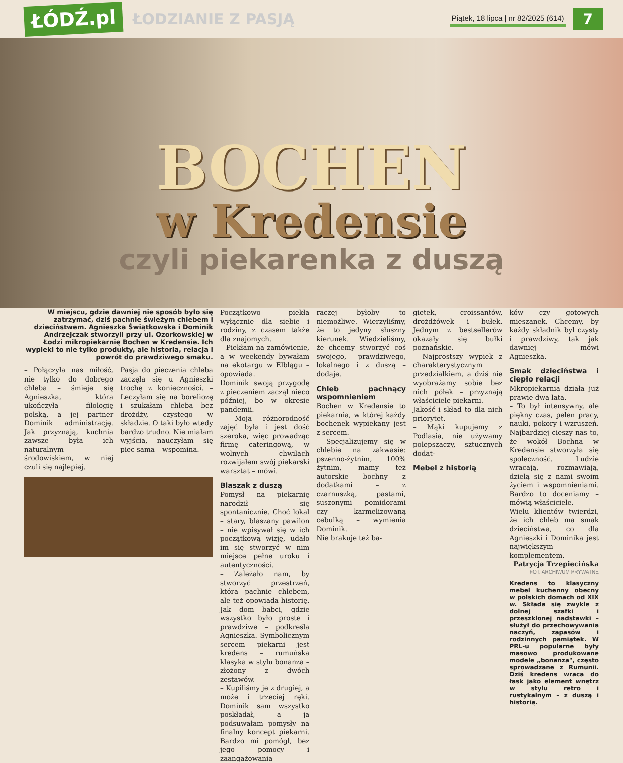ŁÓDŹ.pl
ŁODZIANIE Z PASJĄ
Piątek, 18 lipca | nr 82/2025 (614)
7
BOCHEN
w Kredensie
czyli piekarenka z duszą
W miejscu, gdzie dawniej nie sposób było się zatrzymać, dziś pachnie świeżym chlebem i dzieciństwem. Agnieszka Świątkowska i Dominik Andrzejczak stworzyli przy ul. Ozorkowskiej w Łodzi mikropiekarnię Bochen w Kredensie. Ich wypieki to nie tylko produkty, ale historia, relacja i powrót do prawdziwego smaku.
– Połączyła nas miłość, nie tylko do dobrego chleba – śmieje się Agnieszka, która ukończyła filologię polską, a jej partner Dominik administrację. Jak przyznają, kuchnia zawsze była ich naturalnym środowiskiem, w niej czuli się najlepiej.
Pasja do pieczenia chleba zaczęła się u Agnieszki trochę z konieczności. – Leczyłam się na boreliozę i szukałam chleba bez drożdży, czystego w składzie. O taki było wtedy bardzo trudno. Nie miałam wyjścia, nauczyłam się piec sama – wspomina.
Początkowo piekła wyłącznie dla siebie i rodziny, z czasem także dla znajomych.
– Piekłam na zamówienie, a w weekendy bywałam na ekotargu w Elblągu – opowiada.
Dominik swoją przygodę z pieczeniem zaczął nieco później, bo w okresie pandemii.
– Moja różnorodność zajęć była i jest dość szeroka, więc prowadząc firmę cateringową, w wolnych chwilach rozwijałem swój piekarski warsztat – mówi.
Blaszak z duszą
Pomysł na piekarnię narodził się spontanicznie. Choć lokal – stary, blaszany pawilon – nie wpisywał się w ich początkową wizję, udało im się stworzyć w nim miejsce pełne uroku i autentyczności.
– Zależało nam, by stworzyć przestrzeń, która pachnie chlebem, ale też opowiada historię. Jak dom babci, gdzie wszystko było proste i prawdziwe – podkreśla Agnieszka. Symbolicznym sercem piekarni jest kredens – rumuńska klasyka w stylu bonanza – złożony z dwóch zestawów.
– Kupiliśmy je z drugiej, a może i trzeciej ręki. Dominik sam wszystko poskładał, a ja podsuwałam pomysły na finalny koncept piekarni. Bardzo mi pomógł, bez jego pomocy i zaangażowania
raczej byłoby to niemożliwe. Wierzyliśmy, że to jedyny słuszny kierunek. Wiedzieliśmy, że chcemy stworzyć coś swojego, prawdziwego, lokalnego i z duszą – dodaje.
Chleb pachnący wspomnieniem
Bochen w Kredensie to piekarnia, w której każdy bochenek wypiekany jest z sercem.
– Specjalizujemy się w chlebie na zakwasie: pszenno-żytnim, 100% żytnim, mamy też autorskie bochny z dodatkami – z czarnuszką, pastami, suszonymi pomidorami czy karmelizowaną cebulką – wymienia Dominik.
Nie brakuje też ba-
gietek, croissantów, drożdżówek i bułek. Jednym z bestsellerów okazały się bułki poznańskie.
– Najprostszy wypiek z charakterystycznym przedziałkiem, a dziś nie wyobrażamy sobie bez nich półek – przyznają właściciele piekarni.
Jakość i skład to dla nich priorytet.
– Mąki kupujemy z Podlasia, nie używamy polepszaczy, sztucznych dodat-
Mebel z historią
ków czy gotowych mieszanek. Chcemy, by każdy składnik był czysty i prawdziwy, tak jak dawniej – mówi Agnieszka.
Smak dzieciństwa i ciepło relacji
Mkropiekarnia działa już prawie dwa lata.
– To był intensywny, ale piękny czas, pełen pracy, nauki, pokory i wzruszeń. Najbardziej cieszy nas to, że wokół Bochna w Kredensie stworzyła się społeczność. Ludzie wracają, rozmawiają, dzielą się z nami swoim życiem i wspomnieniami. Bardzo to doceniamy – mówią właściciele.
Wielu klientów twierdzi, że ich chleb ma smak dzieciństwa, co dla Agnieszki i Dominika jest największym komplementem.
Patrycja Trzepiecińska
FOT. ARCHIWUM PRYWATNE
Kredens to klasyczny mebel kuchenny obecny w polskich domach od XIX w. Składa się zwykle z dolnej szafki i przeszklonej nadstawki – służył do przechowywania naczyń, zapasów i rodzinnych pamiątek. W PRL-u popularne były masowo produkowane modele „bonanza", często sprowadzane z Rumunii. Dziś kredens wraca do łask jako element wnętrz w stylu retro i rustykalnym – z duszą i historią.